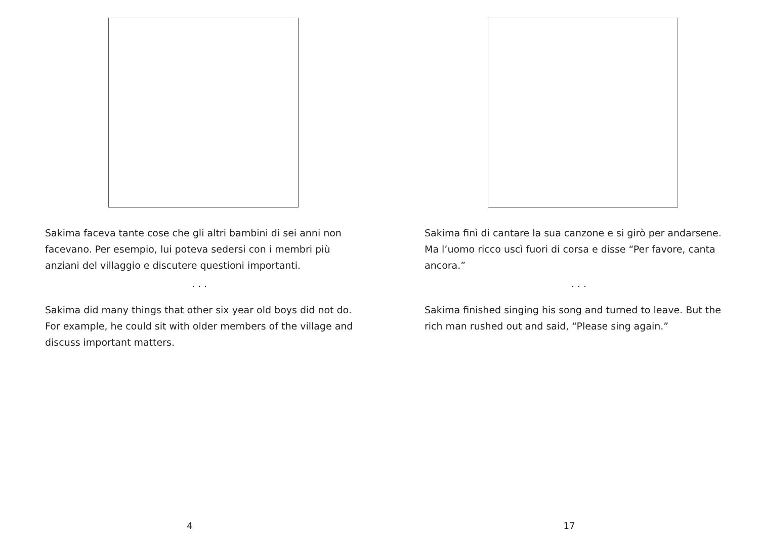Sakima faceva tante cose che gli altri bambini di sei anni non facevano. Per esempio, lui poteva sedersi con i membri più anziani del villaggio e discutere questioni importanti.
. . .
Sakima did many things that other six year old boys did not do. For example, he could sit with older members of the village and discuss important matters.
4
Sakima finì di cantare la sua canzone e si girò per andarsene. Ma l’uomo ricco uscì fuori di corsa e disse “Per favore, canta ancora.”
. . .
Sakima finished singing his song and turned to leave. But the rich man rushed out and said, “Please sing again.”
17